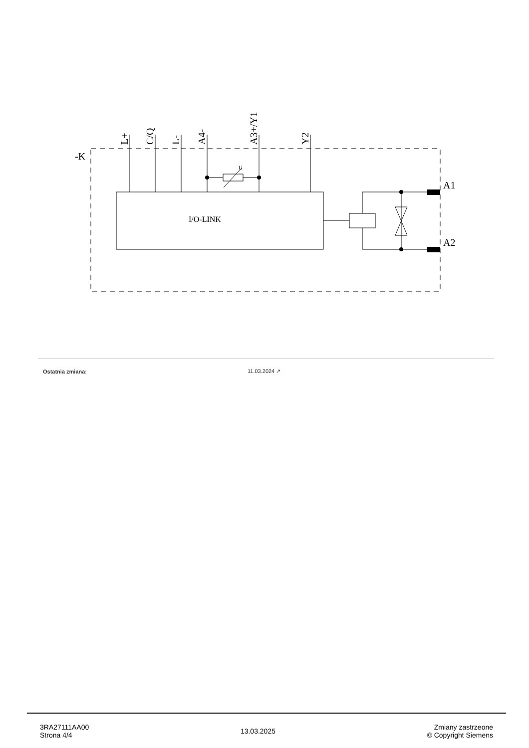-K
I/O-LINK
U
A1
A2
L+
C/Q
L-
A4-
A3+/Y1
Y2
| Ostatnia zmiana: | 11.03.2024 ↗ |
3RA27111AA00
Strona 4/4
13.03.2025
Zmiany zastrzeone
© Copyright Siemens